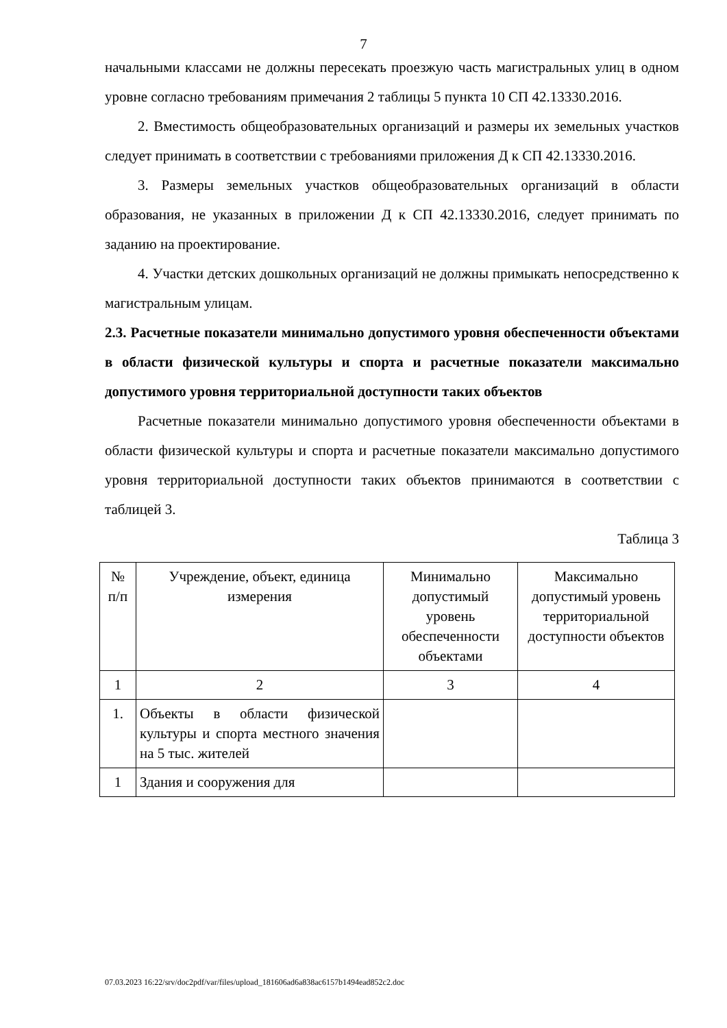7
начальными классами не должны пересекать проезжую часть магистральных улиц в одном уровне согласно требованиям примечания 2 таблицы 5 пункта 10 СП 42.13330.2016.
2. Вместимость общеобразовательных организаций и размеры их земельных участков следует принимать в соответствии с требованиями приложения Д к СП 42.13330.2016.
3. Размеры земельных участков общеобразовательных организаций в области образования, не указанных в приложении Д к СП 42.13330.2016, следует принимать по заданию на проектирование.
4. Участки детских дошкольных организаций не должны примыкать непосредственно к магистральным улицам.
2.3. Расчетные показатели минимально допустимого уровня обеспеченности объектами в области физической культуры и спорта и расчетные показатели максимально допустимого уровня территориальной доступности таких объектов
Расчетные показатели минимально допустимого уровня обеспеченности объектами в области физической культуры и спорта и расчетные показатели максимально допустимого уровня территориальной доступности таких объектов принимаются в соответствии с таблицей 3.
Таблица 3
| № п/п | Учреждение, объект, единица измерения | Минимально допустимый уровень обеспеченности объектами | Максимально допустимый уровень территориальной доступности объектов |
| --- | --- | --- | --- |
| 1 | 2 | 3 | 4 |
| 1. | Объекты в области физической культуры и спорта местного значения на 5 тыс. жителей | | |
| 1 | Здания и сооружения для | | |
07.03.2023 16:22/srv/doc2pdf/var/files/upload_181606ad6a838ac6157b1494ead852c2.doc